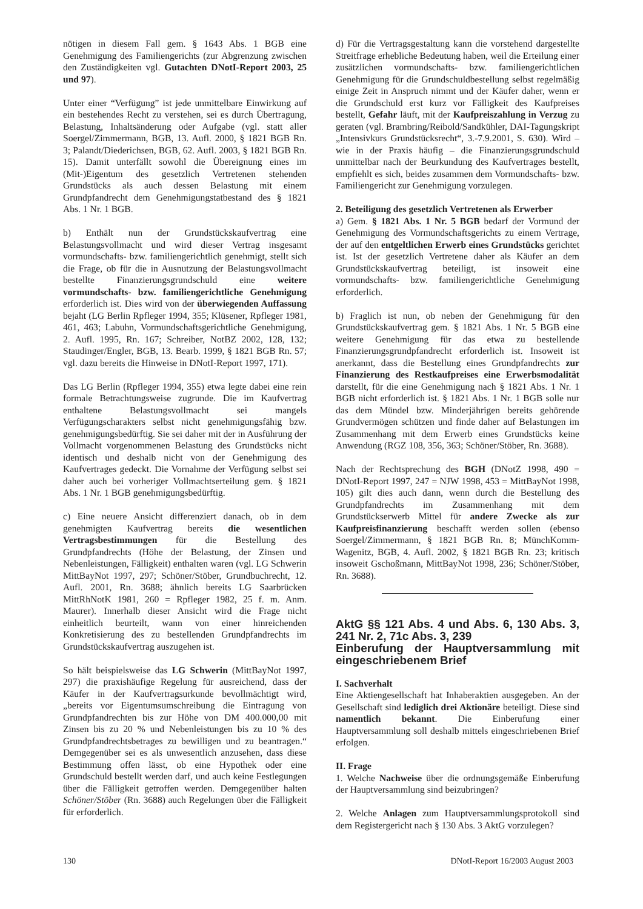nötigen in diesem Fall gem. § 1643 Abs. 1 BGB eine Genehmigung des Familiengerichts (zur Abgrenzung zwischen den Zuständigkeiten vgl. Gutachten DNotI-Report 2003, 25 und 97).
Unter einer “Verfügung” ist jede unmittelbare Einwirkung auf ein bestehendes Recht zu verstehen, sei es durch Übertragung, Belastung, Inhaltsänderung oder Aufgabe (vgl. statt aller Soergel/Zimmermann, BGB, 13. Aufl. 2000, § 1821 BGB Rn. 3; Palandt/Diederichsen, BGB, 62. Aufl. 2003, § 1821 BGB Rn. 15). Damit unterfällt sowohl die Übereignung eines im (Mit-)Eigentum des gesetzlich Vertretenen stehenden Grundstücks als auch dessen Belastung mit einem Grundpfandrecht dem Genehmigungstatbestand des § 1821 Abs. 1 Nr. 1 BGB.
b) Enthält nun der Grundstückskaufvertrag eine Belastungsvollmacht und wird dieser Vertrag insgesamt vormundschafts- bzw. familiengerichtlich genehmigt, stellt sich die Frage, ob für die in Ausnutzung der Belastungsvollmacht bestellte Finanzierungsgrundschuld eine weitere vormundschafts- bzw. familiengerichtliche Genehmigung erforderlich ist. Dies wird von der überwiegenden Auffassung bejaht (LG Berlin Rpfleger 1994, 355; Klüsener, Rpfleger 1981, 461, 463; Labuhn, Vormundschaftsgerichtliche Genehmigung, 2. Aufl. 1995, Rn. 167; Schreiber, NotBZ 2002, 128, 132; Staudinger/Engler, BGB, 13. Bearb. 1999, § 1821 BGB Rn. 57; vgl. dazu bereits die Hinweise in DNotI-Report 1997, 171).
Das LG Berlin (Rpfleger 1994, 355) etwa legte dabei eine rein formale Betrachtungsweise zugrunde. Die im Kaufvertrag enthaltene Belastungsvollmacht sei mangels Verfügungscharakters selbst nicht genehmigungsfähig bzw. genehmigungsbedürftig. Sie sei daher mit der in Ausführung der Vollmacht vorgenommenen Belastung des Grundstücks nicht identisch und deshalb nicht von der Genehmigung des Kaufvertrages gedeckt. Die Vornahme der Verfügung selbst sei daher auch bei vorheriger Vollmachtserteilung gem. § 1821 Abs. 1 Nr. 1 BGB genehmigungsbedürftig.
c) Eine neuere Ansicht differenziert danach, ob in dem genehmigten Kaufvertrag bereits die wesentlichen Vertragsbestimmungen für die Bestellung des Grundpfandrechts (Höhe der Belastung, der Zinsen und Nebenleistungen, Fälligkeit) enthalten waren (vgl. LG Schwerin MittBayNot 1997, 297; Schöner/Stöber, Grundbuchrecht, 12. Aufl. 2001, Rn. 3688; ähnlich bereits LG Saarbrücken MittRhNotK 1981, 260 = Rpfleger 1982, 25 f. m. Anm. Maurer). Innerhalb dieser Ansicht wird die Frage nicht einheitlich beurteilt, wann von einer hinreichenden Konkretisierung des zu bestellenden Grundpfandrechts im Grundstückskaufvertrag auszugehen ist.
So hält beispielsweise das LG Schwerin (MittBayNot 1997, 297) die praxishäufige Regelung für ausreichend, dass der Käufer in der Kaufvertragsurkunde bevollmächtigt wird, „bereits vor Eigentumsumschreibung die Eintragung von Grundpfandrechten bis zur Höhe von DM 400.000,00 mit Zinsen bis zu 20 % und Nebenleistungen bis zu 10 % des Grundpfandrechtsbetrages zu bewilligen und zu beantragen.“ Demgegenüber sei es als unwesentlich anzusehen, dass diese Bestimmung offen lässt, ob eine Hypothek oder eine Grundschuld bestellt werden darf, und auch keine Festlegungen über die Fälligkeit getroffen werden. Demgegenüber halten Schöner/Stöber (Rn. 3688) auch Regelungen über die Fälligkeit für erforderlich.
d) Für die Vertragsgestaltung kann die vorstehend dargestellte Streitfrage erhebliche Bedeutung haben, weil die Erteilung einer zusätzlichen vormundschafts- bzw. familiengerichtlichen Genehmigung für die Grundschuldbestellung selbst regelmäßig einige Zeit in Anspruch nimmt und der Käufer daher, wenn er die Grundschuld erst kurz vor Fälligkeit des Kaufpreises bestellt, Gefahr läuft, mit der Kaufpreiszahlung in Verzug zu geraten (vgl. Brambring/Reibold/Sandkühler, DAI-Tagungskript „Intensivkurs Grundstücksrecht“, 3.-7.9.2001, S. 630). Wird – wie in der Praxis häufig – die Finanzierungsgrundschuld unmittelbar nach der Beurkundung des Kaufvertrages bestellt, empfiehlt es sich, beides zusammen dem Vormundschafts- bzw. Familiengericht zur Genehmigung vorzulegen.
2. Beteiligung des gesetzlich Vertretenen als Erwerber
a) Gem. § 1821 Abs. 1 Nr. 5 BGB bedarf der Vormund der Genehmigung des Vormundschaftsgerichts zu einem Vertrage, der auf den entgeltlichen Erwerb eines Grundstücks gerichtet ist. Ist der gesetzlich Vertretene daher als Käufer an dem Grundstückskaufvertrag beteiligt, ist insoweit eine vormundschafts- bzw. familiengerichtliche Genehmigung erforderlich.
b) Fraglich ist nun, ob neben der Genehmigung für den Grundstückskaufvertrag gem. § 1821 Abs. 1 Nr. 5 BGB eine weitere Genehmigung für das etwa zu bestellende Finanzierungsgrundpfandrecht erforderlich ist. Insoweit ist anerkannt, dass die Bestellung eines Grundpfandrechts zur Finanzierung des Restkaufpreises eine Erwerbsmodalität darstellt, für die eine Genehmigung nach § 1821 Abs. 1 Nr. 1 BGB nicht erforderlich ist. § 1821 Abs. 1 Nr. 1 BGB solle nur das dem Mündel bzw. Minderjährigen bereits gehörende Grundvermögen schützen und finde daher auf Belastungen im Zusammenhang mit dem Erwerb eines Grundstücks keine Anwendung (RGZ 108, 356, 363; Schöner/Stöber, Rn. 3688).
Nach der Rechtsprechung des BGH (DNotZ 1998, 490 = DNotI-Report 1997, 247 = NJW 1998, 453 = MittBayNot 1998, 105) gilt dies auch dann, wenn durch die Bestellung des Grundpfandrechts im Zusammenhang mit dem Grundstückserwerb Mittel für andere Zwecke als zur Kaufpreisfinanzierung beschafft werden sollen (ebenso Soergel/Zimmermann, § 1821 BGB Rn. 8; MünchKomm-Wagenitz, BGB, 4. Aufl. 2002, § 1821 BGB Rn. 23; kritisch insoweit Gschoßmann, MittBayNot 1998, 236; Schöner/Stöber, Rn. 3688).
AktG §§ 121 Abs. 4 und Abs. 6, 130 Abs. 3, 241 Nr. 2, 71c Abs. 3, 239
Einberufung der Hauptversammlung mit eingeschriebenem Brief
I. Sachverhalt
Eine Aktiengesellschaft hat Inhaberaktien ausgegeben. An der Gesellschaft sind lediglich drei Aktionäre beteiligt. Diese sind namentlich bekannt. Die Einberufung einer Hauptversammlung soll deshalb mittels eingeschriebenen Brief erfolgen.
II. Frage
1. Welche Nachweise über die ordnungsgemäße Einberufung der Hauptversammlung sind beizubringen?
2. Welche Anlagen zum Hauptversammlungsprotokoll sind dem Registergericht nach § 130 Abs. 3 AktG vorzulegen?
130 DNotI-Report 16/2003 August 2003